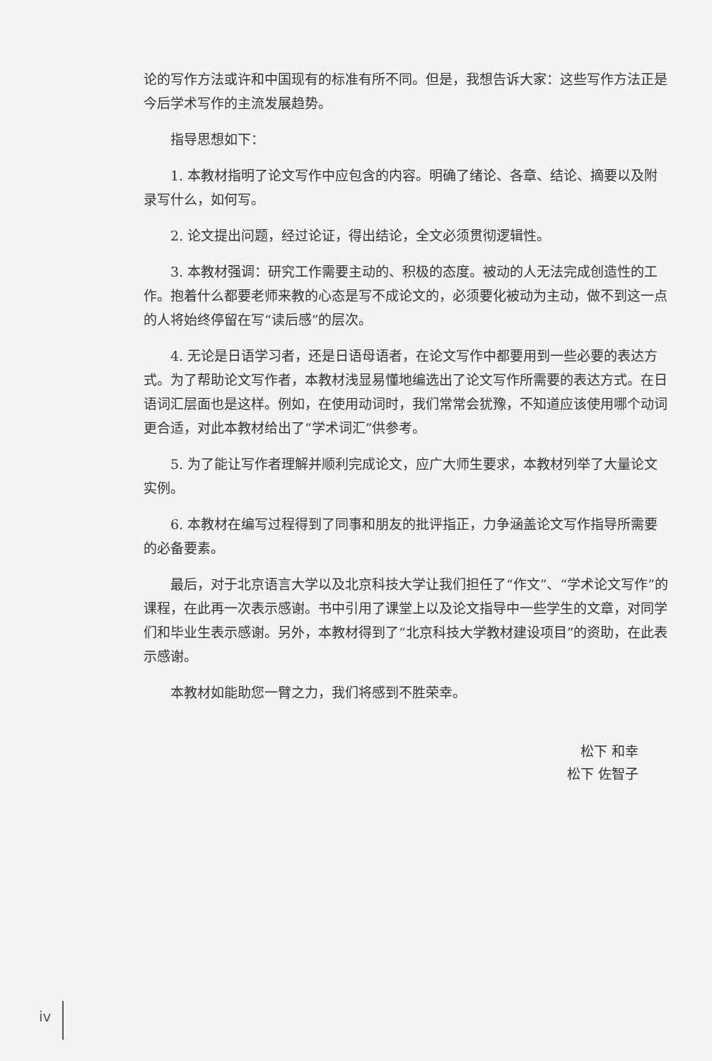论的写作方法或许和中国现有的标准有所不同。但是，我想告诉大家：这些写作方法正是今后学术写作的主流发展趋势。
指导思想如下：
1. 本教材指明了论文写作中应包含的内容。明确了绪论、各章、结论、摘要以及附录写什么，如何写。
2. 论文提出问题，经过论证，得出结论，全文必须贯彻逻辑性。
3. 本教材强调：研究工作需要主动的、积极的态度。被动的人无法完成创造性的工作。抱着什么都要老师来教的心态是写不成论文的，必须要化被动为主动，做不到这一点的人将始终停留在写“读后感”的层次。
4. 无论是日语学习者，还是日语母语者，在论文写作中都要用到一些必要的表达方式。为了帮助论文写作者，本教材浅显易懂地编选出了论文写作所需要的表达方式。在日语词汇层面也是这样。例如，在使用动词时，我们常常会犹豫，不知道应该使用哪个动词更合适，对此本教材给出了“学术词汇”供参考。
5. 为了能让写作者理解并顺利完成论文，应广大师生要求，本教材列举了大量论文实例。
6. 本教材在编写过程得到了同事和朋友的批评指正，力争涵盖论文写作指导所需要的必备要素。
最后，对于北京语言大学以及北京科技大学让我们担任了“作文”、“学术论文写作”的课程，在此再一次表示感谢。书中引用了课堂上以及论文指导中一些学生的文章，对同学们和毕业生表示感谢。另外，本教材得到了“北京科技大学教材建设项目”的资助，在此表示感谢。
本教材如能助您一臂之力，我们将感到不胜荣幸。
松下 和幸
松下 佐智子
iv